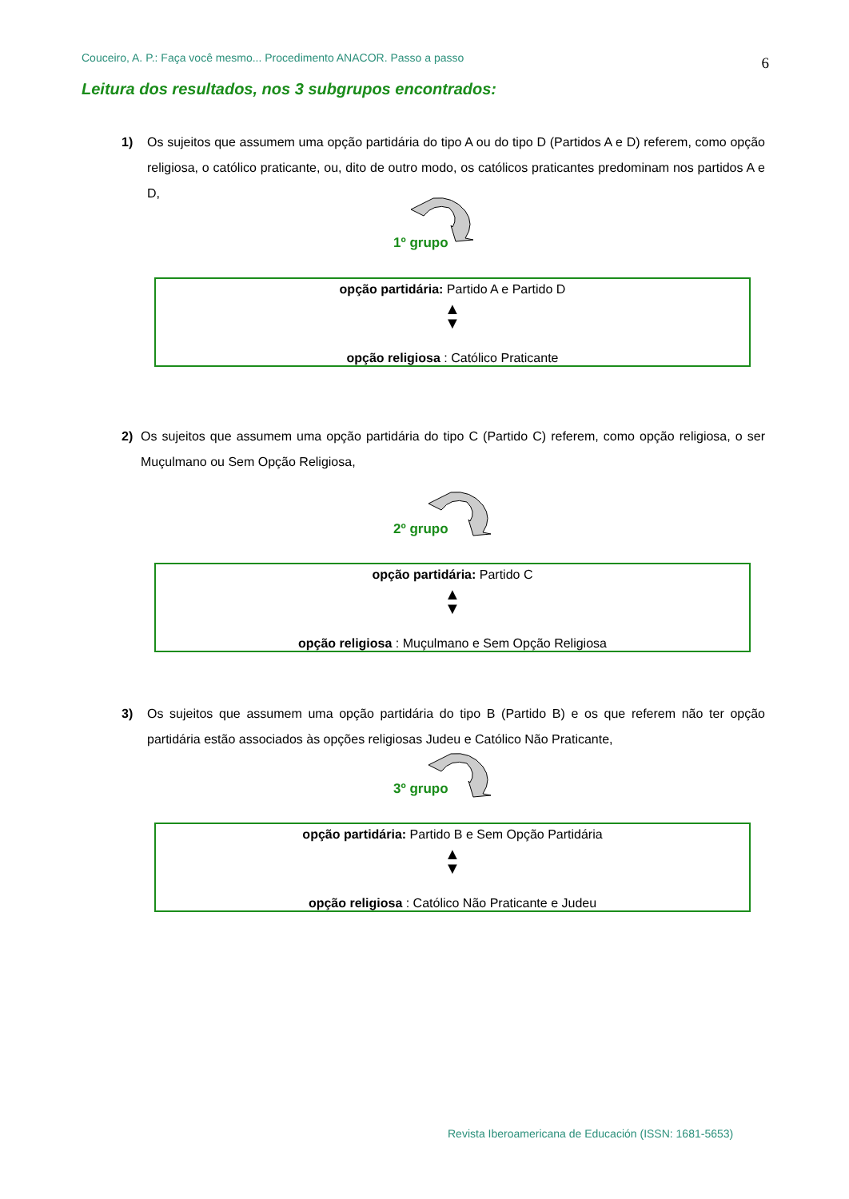Couceiro, A. P.: Faça você mesmo... Procedimento ANACOR. Passo a passo 6
Leitura dos resultados, nos 3 subgrupos encontrados:
1) Os sujeitos que assumem uma opção partidária do tipo A ou do tipo D (Partidos A e D) referem, como opção religiosa, o católico praticante, ou, dito de outro modo, os católicos praticantes predominam nos partidos A e D,
1º grupo
opção partidária: Partido A e Partido D
▲
▼
opção religiosa : Católico Praticante
2) Os sujeitos que assumem uma opção partidária do tipo C (Partido C) referem, como opção religiosa, o ser Muçulmano ou Sem Opção Religiosa,
2º grupo
opção partidária: Partido C
▲
▼
opção religiosa : Muçulmano e Sem Opção Religiosa
3) Os sujeitos que assumem uma opção partidária do tipo B (Partido B) e os que referem não ter opção partidária estão associados às opções religiosas Judeu e Católico Não Praticante,
3º grupo
opção partidária: Partido B e Sem Opção Partidária
▲
▼
opção religiosa : Católico Não Praticante e Judeu
Revista Iberoamericana de Educación (ISSN: 1681-5653)